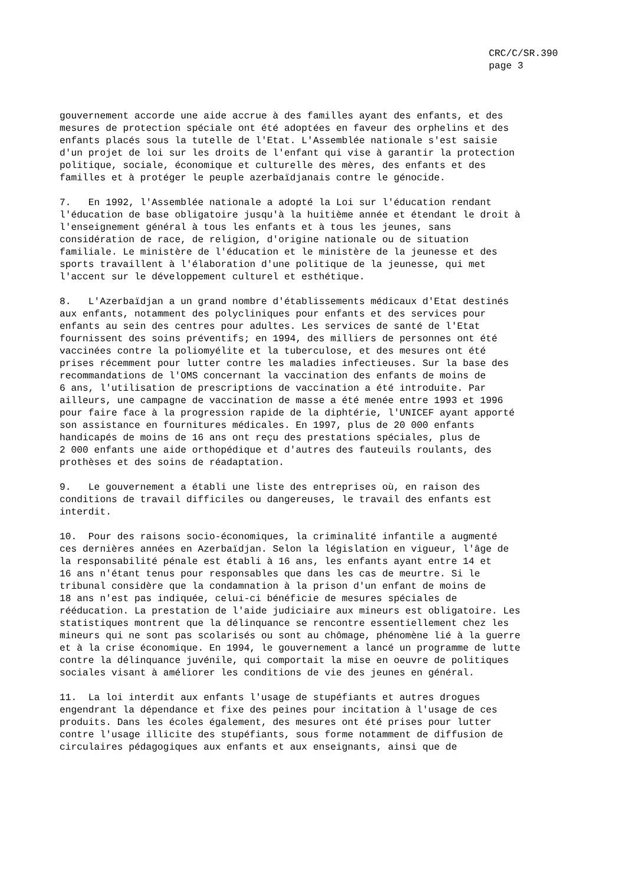CRC/C/SR.390 page 3
gouvernement accorde une aide accrue à des familles ayant des enfants, et des mesures de protection spéciale ont été adoptées en faveur des orphelins et des enfants placés sous la tutelle de l'Etat. L'Assemblée nationale s'est saisie d'un projet de loi sur les droits de l'enfant qui vise à garantir la protection politique, sociale, économique et culturelle des mères, des enfants et des familles et à protéger le peuple azerbaïdjanais contre le génocide.
7. En 1992, l'Assemblée nationale a adopté la Loi sur l'éducation rendant l'éducation de base obligatoire jusqu'à la huitième année et étendant le droit à l'enseignement général à tous les enfants et à tous les jeunes, sans considération de race, de religion, d'origine nationale ou de situation familiale. Le ministère de l'éducation et le ministère de la jeunesse et des sports travaillent à l'élaboration d'une politique de la jeunesse, qui met l'accent sur le développement culturel et esthétique.
8. L'Azerbaïdjan a un grand nombre d'établissements médicaux d'Etat destinés aux enfants, notamment des polycliniques pour enfants et des services pour enfants au sein des centres pour adultes. Les services de santé de l'Etat fournissent des soins préventifs; en 1994, des milliers de personnes ont été vaccinées contre la poliomyélite et la tuberculose, et des mesures ont été prises récemment pour lutter contre les maladies infectieuses. Sur la base des recommandations de l'OMS concernant la vaccination des enfants de moins de 6 ans, l'utilisation de prescriptions de vaccination a été introduite. Par ailleurs, une campagne de vaccination de masse a été menée entre 1993 et 1996 pour faire face à la progression rapide de la diphtérie, l'UNICEF ayant apporté son assistance en fournitures médicales. En 1997, plus de 20 000 enfants handicapés de moins de 16 ans ont reçu des prestations spéciales, plus de 2 000 enfants une aide orthopédique et d'autres des fauteuils roulants, des prothèses et des soins de réadaptation.
9. Le gouvernement a établi une liste des entreprises où, en raison des conditions de travail difficiles ou dangereuses, le travail des enfants est interdit.
10. Pour des raisons socio-économiques, la criminalité infantile a augmenté ces dernières années en Azerbaïdjan. Selon la législation en vigueur, l'âge de la responsabilité pénale est établi à 16 ans, les enfants ayant entre 14 et 16 ans n'étant tenus pour responsables que dans les cas de meurtre. Si le tribunal considère que la condamnation à la prison d'un enfant de moins de 18 ans n'est pas indiquée, celui-ci bénéficie de mesures spéciales de rééducation. La prestation de l'aide judiciaire aux mineurs est obligatoire. Les statistiques montrent que la délinquance se rencontre essentiellement chez les mineurs qui ne sont pas scolarisés ou sont au chômage, phénomène lié à la guerre et à la crise économique. En 1994, le gouvernement a lancé un programme de lutte contre la délinquance juvénile, qui comportait la mise en oeuvre de politiques sociales visant à améliorer les conditions de vie des jeunes en général.
11. La loi interdit aux enfants l'usage de stupéfiants et autres drogues engendrant la dépendance et fixe des peines pour incitation à l'usage de ces produits. Dans les écoles également, des mesures ont été prises pour lutter contre l'usage illicite des stupéfiants, sous forme notamment de diffusion de circulaires pédagogiques aux enfants et aux enseignants, ainsi que de